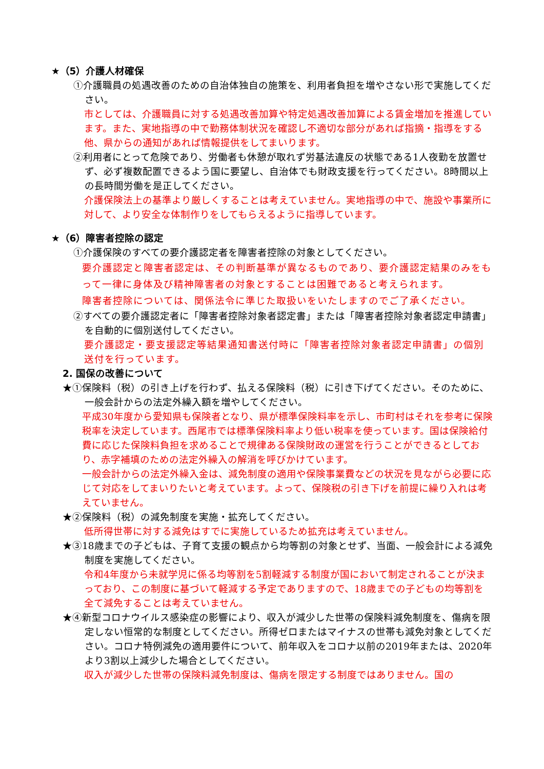★（5）介護人材確保
①介護職員の処遇改善のための自治体独自の施策を、利用者負担を増やさない形で実施してください。
市としては、介護職員に対する処遇改善加算や特定処遇改善加算による賃金増加を推進しています。また、実地指導の中で勤務体制状況を確認し不適切な部分があれば指摘・指導をする他、県からの通知があれば情報提供をしてまいります。
②利用者にとって危険であり、労働者も休憩が取れず労基法違反の状態である1人夜勤を放置せず、必ず複数配置できるよう国に要望し、自治体でも財政支援を行ってください。8時間以上の長時間労働を是正してください。
介護保険法上の基準より厳しくすることは考えていません。実地指導の中で、施設や事業所に対して、より安全な体制作りをしてもらえるように指導しています。
★（6）障害者控除の認定
①介護保険のすべての要介護認定者を障害者控除の対象としてください。
要介護認定と障害者認定は、その判断基準が異なるものであり、要介護認定結果のみをもって一律に身体及び精神障害者の対象とすることは困難であると考えられます。
障害者控除については、関係法令に準じた取扱いをいたしますのでご了承ください。
②すべての要介護認定者に「障害者控除対象者認定書」または「障害者控除対象者認定申請書」を自動的に個別送付してください。
要介護認定・要支援認定等結果通知書送付時に「障害者控除対象者認定申請書」の個別送付を行っています。
2. 国保の改善について
★①保険料（税）の引き上げを行わず、払える保険料（税）に引き下げてください。そのために、一般会計からの法定外繰入額を増やしてください。
平成30年度から愛知県も保険者となり、県が標準保険料率を示し、市町村はそれを参考に保険税率を決定しています。西尾市では標準保険料率より低い税率を使っています。国は保険給付費に応じた保険料負担を求めることで規律ある保険財政の運営を行うことができるとしており、赤字補填のための法定外繰入の解消を呼びかけています。
一般会計からの法定外繰入金は、減免制度の適用や保険事業費などの状況を見ながら必要に応じて対応をしてまいりたいと考えています。よって、保険税の引き下げを前提に繰り入れは考えていません。
★②保険料（税）の減免制度を実施・拡充してください。
低所得世帯に対する減免はすでに実施しているため拡充は考えていません。
★③18歳までの子どもは、子育て支援の観点から均等割の対象とせず、当面、一般会計による減免制度を実施してください。
令和4年度から未就学児に係る均等割を5割軽減する制度が国において制定されることが決まっており、この制度に基づいて軽減する予定でありますので、18歳までの子どもの均等割を全て減免することは考えていません。
★④新型コロナウイルス感染症の影響により、収入が減少した世帯の保険料減免制度を、傷病を限定しない恒常的な制度としてください。所得ゼロまたはマイナスの世帯も減免対象としてください。コロナ特例減免の適用要件について、前年収入をコロナ以前の2019年または、2020年より3割以上減少した場合としてください。
収入が減少した世帯の保険料減免制度は、傷病を限定する制度ではありません。国の